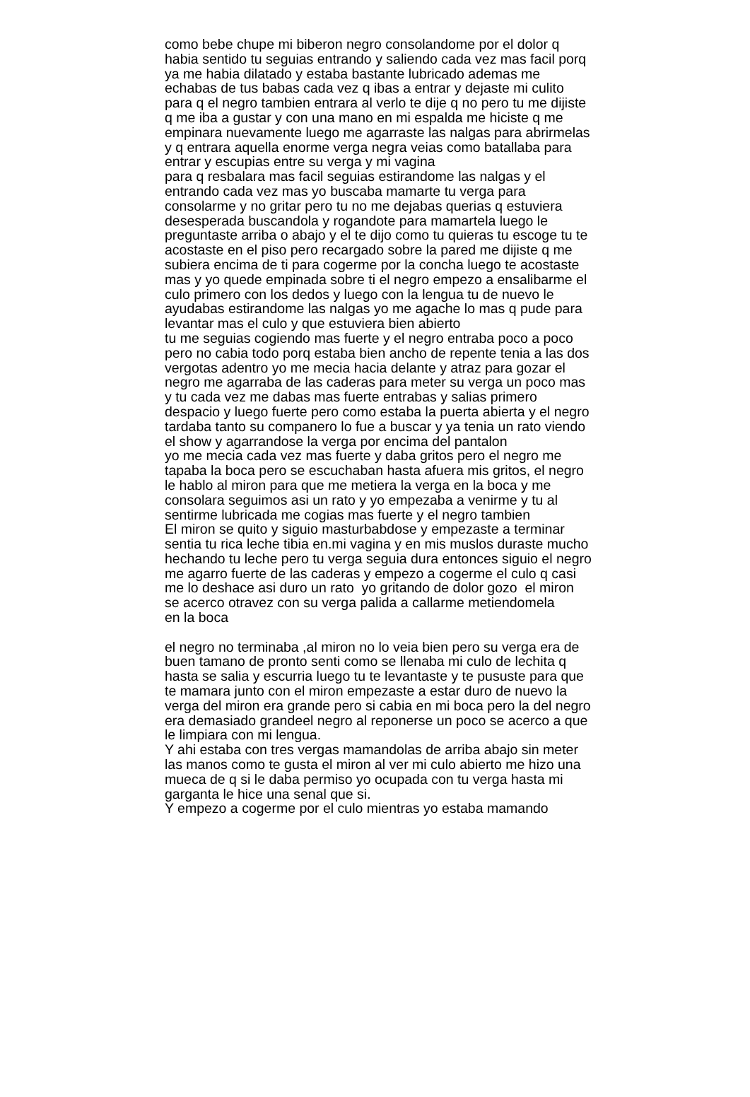como bebe chupe mi biberon negro consolandome por el dolor q
habia sentido tu seguias entrando y saliendo cada vez mas facil porq
ya me habia dilatado y estaba bastante lubricado ademas me
echabas de tus babas cada vez q ibas a entrar y dejaste mi culito
para q el negro tambien entrara al verlo te dije q no pero tu me dijiste
q me iba a gustar y con una mano en mi espalda me hiciste q me
empinara nuevamente luego me agarraste las nalgas para abrirmelas
y q entrara aquella enorme verga negra veias como batallaba para
entrar y escupias entre su verga y mi vagina
para q resbalara mas facil seguias estirandome las nalgas y el
entrando cada vez mas yo buscaba mamarte tu verga para
consolarme y no gritar pero tu no me dejabas querias q estuviera
desesperada buscandola y rogandote para mamartela luego le
preguntaste arriba o abajo y el te dijo como tu quieras tu escoge tu te
acostaste en el piso pero recargado sobre la pared me dijiste q me
subiera encima de ti para cogerme por la concha luego te acostaste
mas y yo quede empinada sobre ti el negro empezo a ensalibarme el
culo primero con los dedos y luego con la lengua tu de nuevo le
ayudabas estirandome las nalgas yo me agache lo mas q pude para
levantar mas el culo y que estuviera bien abierto
tu me seguias cogiendo mas fuerte y el negro entraba poco a poco
pero no cabia todo porq estaba bien ancho de repente tenia a las dos
vergotas adentro yo me mecia hacia delante y atraz para gozar el
negro me agarraba de las caderas para meter su verga un poco mas
y tu cada vez me dabas mas fuerte entrabas y salias primero
despacio y luego fuerte pero como estaba la puerta abierta y el negro
tardaba tanto su companero lo fue a buscar y ya tenia un rato viendo
el show y agarrandose la verga por encima del pantalon
yo me mecia cada vez mas fuerte y daba gritos pero el negro me
tapaba la boca pero se escuchaban hasta afuera mis gritos, el negro
le hablo al miron para que me metiera la verga en la boca y me
consolara seguimos asi un rato y yo empezaba a venirme y tu al
sentirme lubricada me cogias mas fuerte y el negro tambien
El miron se quito y siguio masturbabdose y empezaste a terminar
sentia tu rica leche tibia en.mi vagina y en mis muslos duraste mucho
hechando tu leche pero tu verga seguia dura entonces siguio el negro
me agarro fuerte de las caderas y empezo a cogerme el culo q casi
me lo deshace asi duro un rato yo gritando de dolor gozo el miron
se acerco otravez con su verga palida a callarme metiendomela
en la boca
el negro no terminaba ,al miron no lo veia bien pero su verga era de
buen tamano de pronto senti como se llenaba mi culo de lechita q
hasta se salia y escurria luego tu te levantaste y te pususte para que
te mamara junto con el miron empezaste a estar duro de nuevo la
verga del miron era grande pero si cabia en mi boca pero la del negro
era demasiado grandeel negro al reponerse un poco se acerco a que
le limpiara con mi lengua.
Y ahi estaba con tres vergas mamandolas de arriba abajo sin meter
las manos como te gusta el miron al ver mi culo abierto me hizo una
mueca de q si le daba permiso yo ocupada con tu verga hasta mi
garganta le hice una senal que si.
Y empezo a cogerme por el culo mientras yo estaba mamando